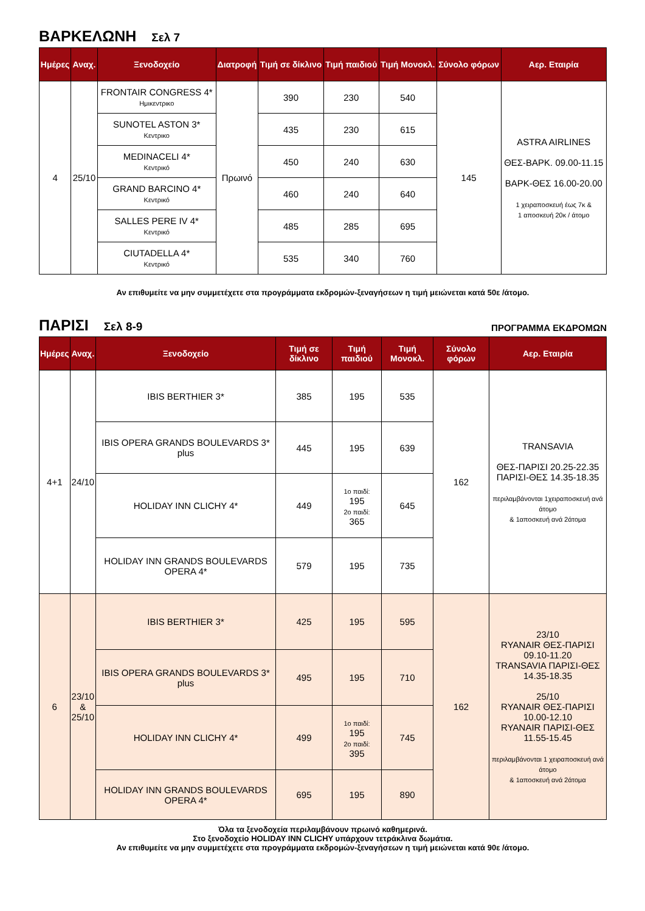ΒΑΡΚΕΛΩΝΗ Σελ 7
| Ημέρες | Αναχ. | Ξενοδοχείο | Διατροφή | Τιμή σε δίκλινο | Τιμή παιδιού | Τιμή Μονοκλ. | Σύνολο φόρων | Αερ. Εταιρία |
| --- | --- | --- | --- | --- | --- | --- | --- | --- |
| 4 | 25/10 | FRONTAIR CONGRESS 4* Ημικεντρικο | Πρωινό | 390 | 230 | 540 | 145 | ASTRA AIRLINES ΘΕΣ-ΒΑΡΚ. 09.00-11.15 ΒΑΡΚ-ΘΕΣ 16.00-20.00 1 χειραποσκευή έως 7κ & 1 αποσκευή 20κ / άτομο |
| | | SUNOTEL ASTON 3* Κεντρικο | | 435 | 230 | 615 | | |
| | | MEDINACELI 4* Κεντρικό | | 450 | 240 | 630 | | |
| | | GRAND BARCINO 4* Κεντρικό | | 460 | 240 | 640 | | |
| | | SALLES PERE IV 4* Κεντρικό | | 485 | 285 | 695 | | |
| | | CIUTADELLA 4* Κεντρικό | | 535 | 340 | 760 | | |
Αν επιθυμείτε να μην συμμετέχετε στα προγράμματα εκδρομών-ξεναγήσεων η τιμή μειώνεται κατά 50ε /άτομο.
ΠΑΡΙΣΙ Σελ 8-9
ΠΡΟΓΡΑΜΜΑ ΕΚΔΡΟΜΩΝ
| Ημέρες | Αναχ. | Ξενοδοχείο | Τιμή σε δίκλινο | Τιμή παιδιού | Τιμή Μονοκλ. | Σύνολο φόρων | Αερ. Εταιρία |
| --- | --- | --- | --- | --- | --- | --- | --- |
| 4+1 | 24/10 | IBIS BERTHIER 3* | 385 | 195 | 535 | 162 | TRANSAVIA ΘΕΣ-ΠΑΡΙΣΙ 20.25-22.35 ΠΑΡΙΣΙ-ΘΕΣ 14.35-18.35 περιλαμβάνονται 1χειραποσκευή ανά άτομο & 1αποσκευή ανά 2άτομα |
| | | IBIS OPERA GRANDS BOULEVARDS 3* plus | 445 | 195 | 639 | | |
| | | HOLIDAY INN CLICHY 4* | 449 | 1ο παιδί: 195 2ο παιδί: 365 | 645 | | |
| | | HOLIDAY INN GRANDS BOULEVARDS OPERA 4* | 579 | 195 | 735 | | |
| 6 | 23/10 & 25/10 | IBIS BERTHIER 3* | 425 | 195 | 595 | 162 | 23/10 RYANAIR ΘΕΣ-ΠΑΡΙΣΙ 09.10-11.20 TRANSAVIA ΠΑΡΙΣΙ-ΘΕΣ 14.35-18.35 25/10 RYANAIR ΘΕΣ-ΠΑΡΙΣΙ 10.00-12.10 RYANAIR ΠΑΡΙΣΙ-ΘΕΣ 11.55-15.45 περιλαμβάνονται 1 χειραποσκευή ανά άτομο & 1αποσκευή ανά 2άτομα |
| | | IBIS OPERA GRANDS BOULEVARDS 3* plus | 495 | 195 | 710 | | |
| | | HOLIDAY INN CLICHY 4* | 499 | 1ο παιδί: 195 2ο παιδί: 395 | 745 | | |
| | | HOLIDAY INN GRANDS BOULEVARDS OPERA 4* | 695 | 195 | 890 | | |
Όλα τα ξενοδοχεία περιλαμβάνουν πρωινό καθημερινά.
Στο ξενοδοχείο HOLIDAY INN CLICHY υπάρχουν τετράκλινα δωμάτια.
Αν επιθυμείτε να μην συμμετέχετε στα προγράμματα εκδρομών-ξεναγήσεων η τιμή μειώνεται κατά 90ε /άτομο.